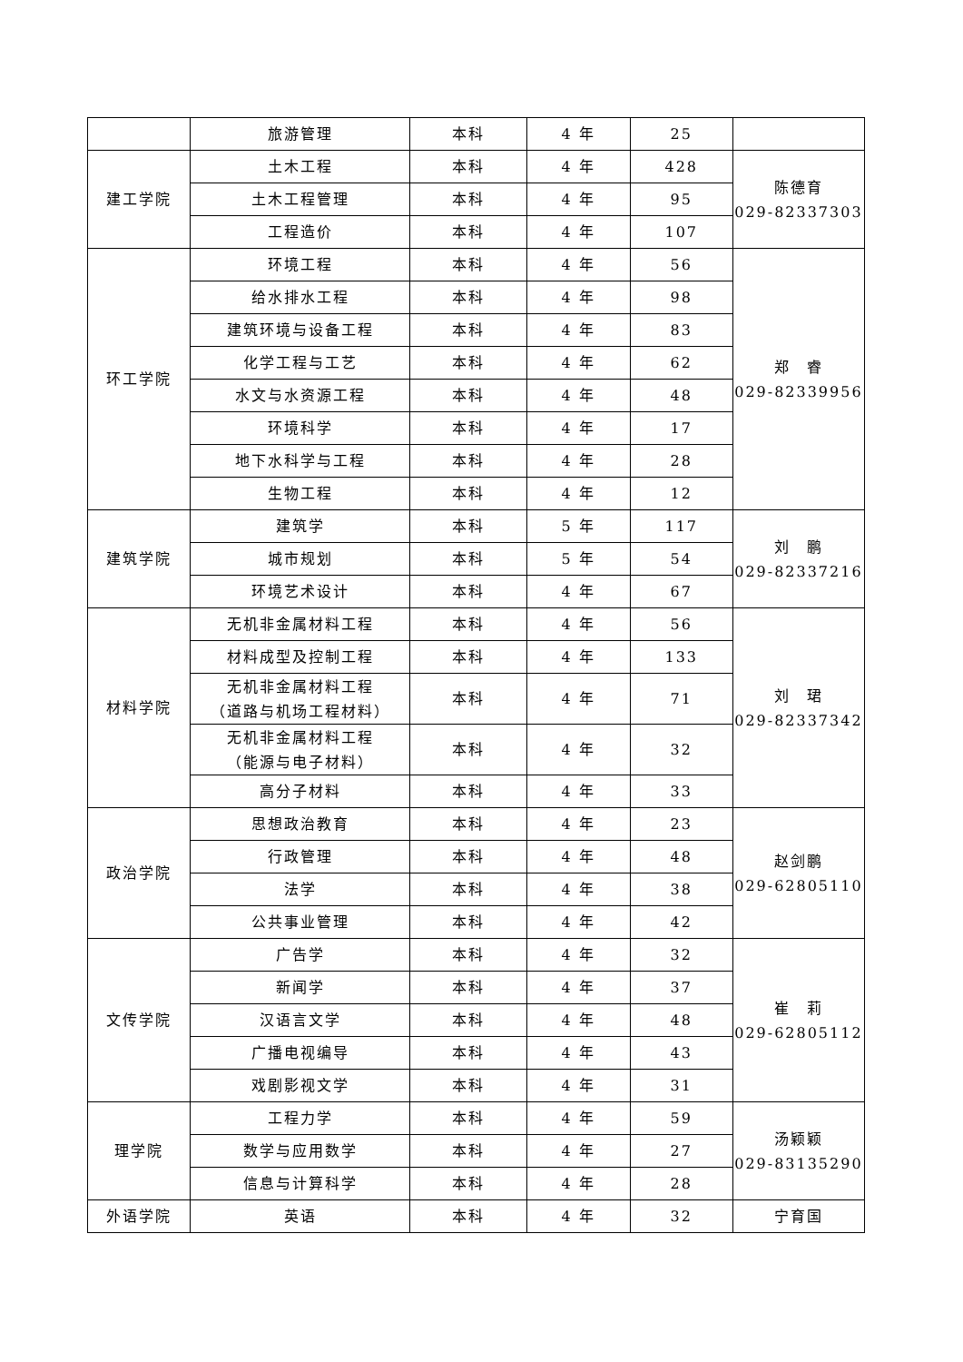| | 旅游管理 | 本科 | 4 年 | 25 | |
| 建工学院 | 土木工程 | 本科 | 4 年 | 428 | 陈德育 029-82337303 |
| | 土木工程管理 | 本科 | 4 年 | 95 | |
| | 工程造价 | 本科 | 4 年 | 107 | |
| 环工学院 | 环境工程 | 本科 | 4 年 | 56 | 郑 睿 029-82339956 |
| | 给水排水工程 | 本科 | 4 年 | 98 | |
| | 建筑环境与设备工程 | 本科 | 4 年 | 83 | |
| | 化学工程与工艺 | 本科 | 4 年 | 62 | |
| | 水文与水资源工程 | 本科 | 4 年 | 48 | |
| | 环境科学 | 本科 | 4 年 | 17 | |
| | 地下水科学与工程 | 本科 | 4 年 | 28 | |
| | 生物工程 | 本科 | 4 年 | 12 | |
| 建筑学院 | 建筑学 | 本科 | 5 年 | 117 | 刘 鹏 029-82337216 |
| | 城市规划 | 本科 | 5 年 | 54 | |
| | 环境艺术设计 | 本科 | 4 年 | 67 | |
| 材料学院 | 无机非金属材料工程 | 本科 | 4 年 | 56 | 刘 珺 029-82337342 |
| | 材料成型及控制工程 | 本科 | 4 年 | 133 | |
| | 无机非金属材料工程 （道路与机场工程材料） | 本科 | 4 年 | 71 | |
| | 无机非金属材料工程 （能源与电子材料） | 本科 | 4 年 | 32 | |
| | 高分子材料 | 本科 | 4 年 | 33 | |
| 政治学院 | 思想政治教育 | 本科 | 4 年 | 23 | 赵剑鹏 029-62805110 |
| | 行政管理 | 本科 | 4 年 | 48 | |
| | 法学 | 本科 | 4 年 | 38 | |
| | 公共事业管理 | 本科 | 4 年 | 42 | |
| 文传学院 | 广告学 | 本科 | 4 年 | 32 | 崔 莉 029-62805112 |
| | 新闻学 | 本科 | 4 年 | 37 | |
| | 汉语言文学 | 本科 | 4 年 | 48 | |
| | 广播电视编导 | 本科 | 4 年 | 43 | |
| | 戏剧影视文学 | 本科 | 4 年 | 31 | |
| 理学院 | 工程力学 | 本科 | 4 年 | 59 | 汤颖颖 029-83135290 |
| | 数学与应用数学 | 本科 | 4 年 | 27 | |
| | 信息与计算科学 | 本科 | 4 年 | 28 | |
| 外语学院 | 英语 | 本科 | 4 年 | 32 | 宁育国 |